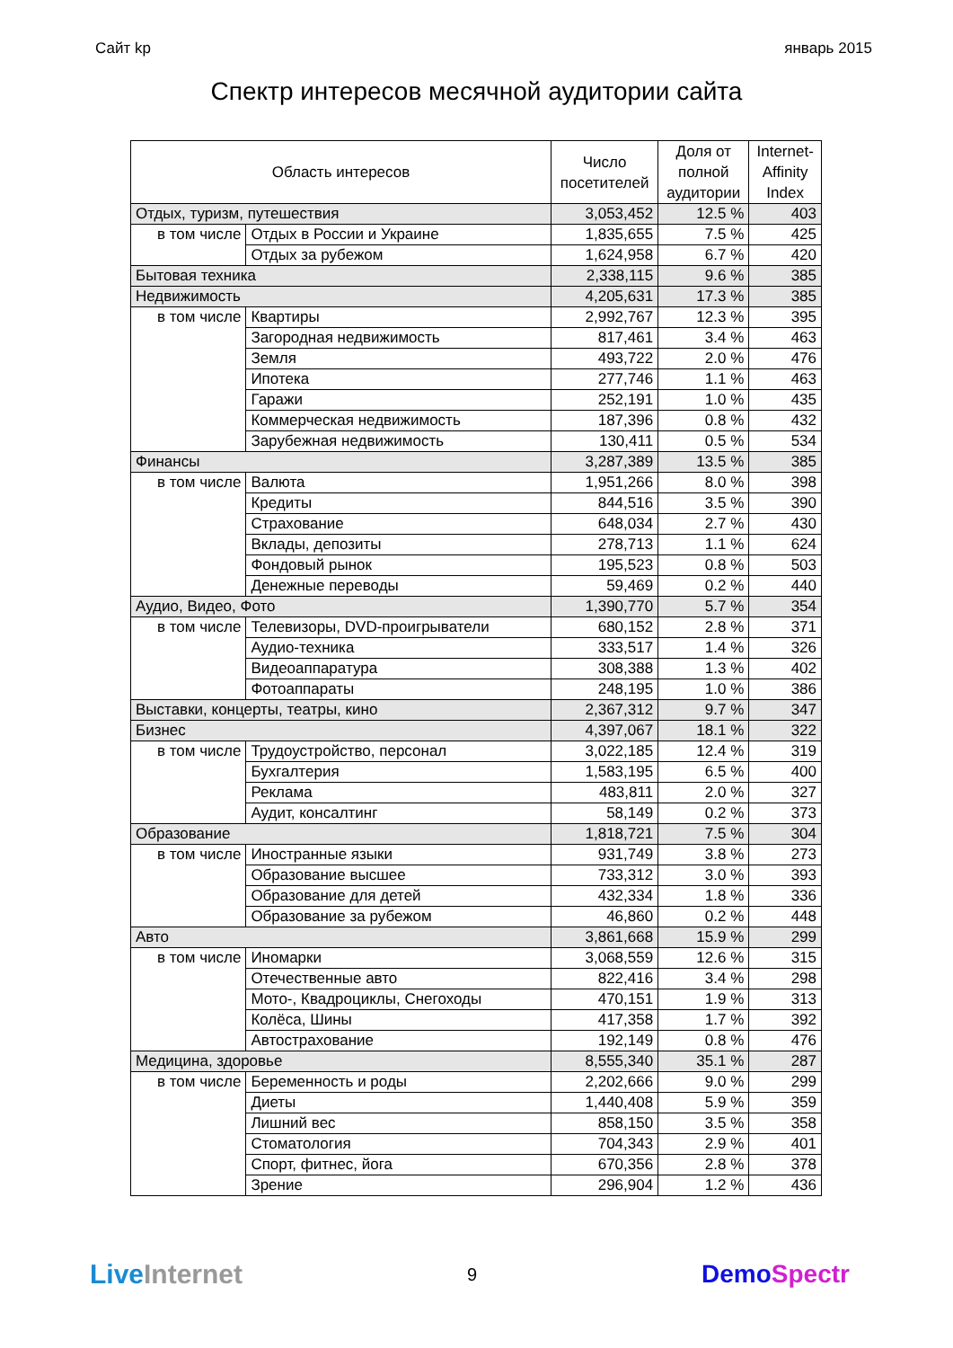Сайт kp январь 2015
Спектр интересов месячной аудитории сайта
| Область интересов | | Число посетителей | Доля от полной аудитории | Internet- Affinity Index |
| --- | --- | --- | --- | --- |
| Отдых, туризм, путешествия | | 3,053,452 | 12.5 % | 403 |
| в том числе | Отдых в России и Украине | 1,835,655 | 7.5 % | 425 |
| | Отдых за рубежом | 1,624,958 | 6.7 % | 420 |
| Бытовая техника | | 2,338,115 | 9.6 % | 385 |
| Недвижимость | | 4,205,631 | 17.3 % | 385 |
| в том числе | Квартиры | 2,992,767 | 12.3 % | 395 |
| | Загородная недвижимость | 817,461 | 3.4 % | 463 |
| | Земля | 493,722 | 2.0 % | 476 |
| | Ипотека | 277,746 | 1.1 % | 463 |
| | Гаражи | 252,191 | 1.0 % | 435 |
| | Коммерческая недвижимость | 187,396 | 0.8 % | 432 |
| | Зарубежная недвижимость | 130,411 | 0.5 % | 534 |
| Финансы | | 3,287,389 | 13.5 % | 385 |
| в том числе | Валюта | 1,951,266 | 8.0 % | 398 |
| | Кредиты | 844,516 | 3.5 % | 390 |
| | Страхование | 648,034 | 2.7 % | 430 |
| | Вклады, депозиты | 278,713 | 1.1 % | 624 |
| | Фондовый рынок | 195,523 | 0.8 % | 503 |
| | Денежные переводы | 59,469 | 0.2 % | 440 |
| Аудио, Видео, Фото | | 1,390,770 | 5.7 % | 354 |
| в том числе | Телевизоры, DVD-проигрыватели | 680,152 | 2.8 % | 371 |
| | Аудио-техника | 333,517 | 1.4 % | 326 |
| | Видеоаппаратура | 308,388 | 1.3 % | 402 |
| | Фотоаппараты | 248,195 | 1.0 % | 386 |
| Выставки, концерты, театры, кино | | 2,367,312 | 9.7 % | 347 |
| Бизнес | | 4,397,067 | 18.1 % | 322 |
| в том числе | Трудоустройство, персонал | 3,022,185 | 12.4 % | 319 |
| | Бухгалтерия | 1,583,195 | 6.5 % | 400 |
| | Реклама | 483,811 | 2.0 % | 327 |
| | Аудит, консалтинг | 58,149 | 0.2 % | 373 |
| Образование | | 1,818,721 | 7.5 % | 304 |
| в том числе | Иностранные языки | 931,749 | 3.8 % | 273 |
| | Образование высшее | 733,312 | 3.0 % | 393 |
| | Образование для детей | 432,334 | 1.8 % | 336 |
| | Образование за рубежом | 46,860 | 0.2 % | 448 |
| Авто | | 3,861,668 | 15.9 % | 299 |
| в том числе | Иномарки | 3,068,559 | 12.6 % | 315 |
| | Отечественные авто | 822,416 | 3.4 % | 298 |
| | Мото-, Квадроциклы, Снегоходы | 470,151 | 1.9 % | 313 |
| | Колёса, Шины | 417,358 | 1.7 % | 392 |
| | Автострахование | 192,149 | 0.8 % | 476 |
| Медицина, здоровье | | 8,555,340 | 35.1 % | 287 |
| в том числе | Беременность и роды | 2,202,666 | 9.0 % | 299 |
| | Диеты | 1,440,408 | 5.9 % | 359 |
| | Лишний вес | 858,150 | 3.5 % | 358 |
| | Стоматология | 704,343 | 2.9 % | 401 |
| | Спорт, фитнес, йога | 670,356 | 2.8 % | 378 |
| | Зрение | 296,904 | 1.2 % | 436 |
Live Internet
9
DemoSpectr